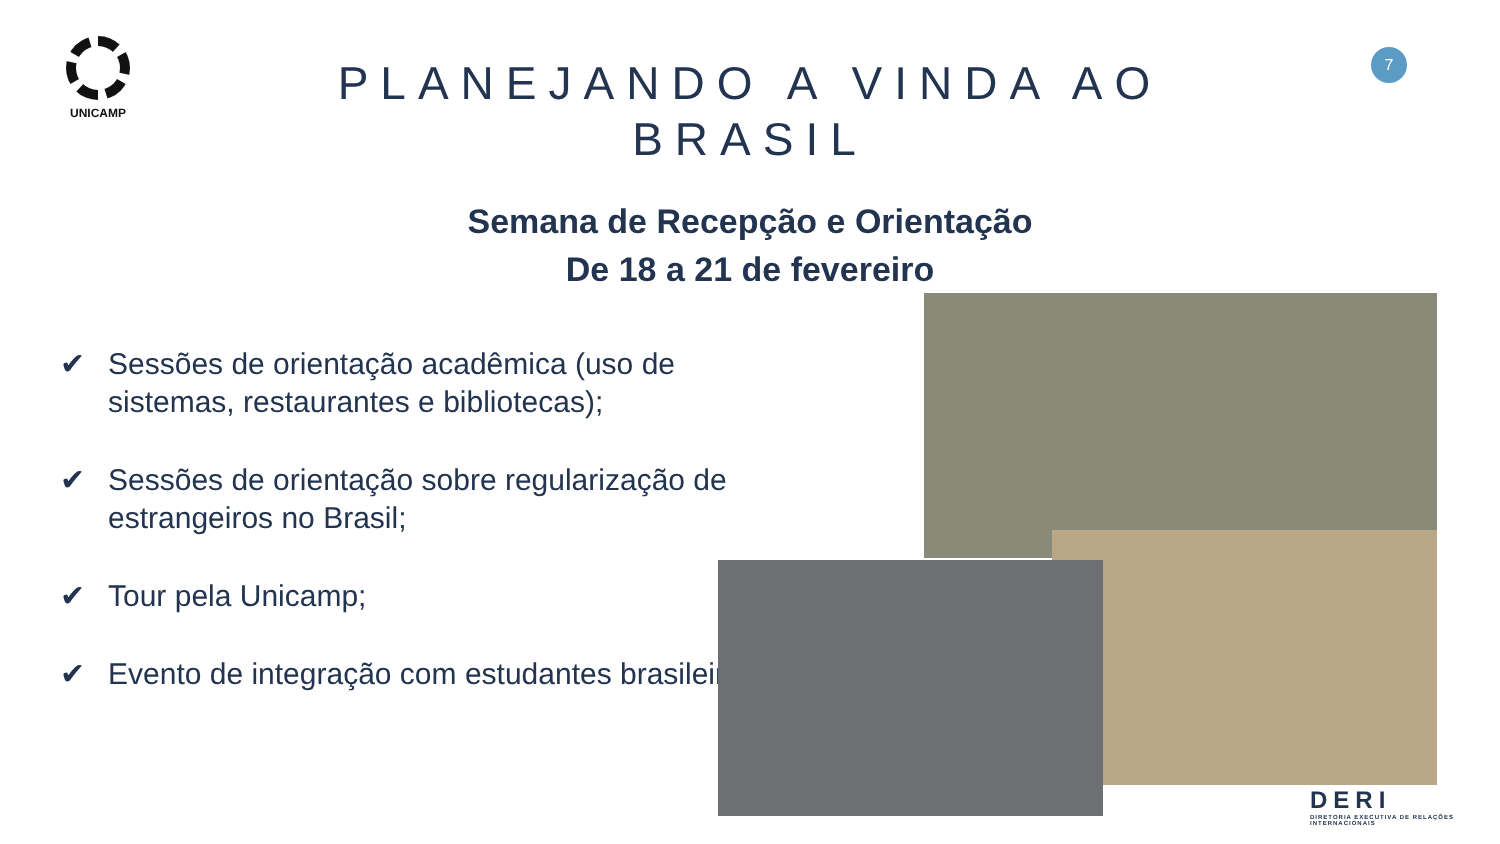UNICAMP
7
PLANEJANDO A VINDA AO
BRASIL
Semana de Recepção e Orientação
De 18 a 21 de fevereiro
✔ Sessões de orientação acadêmica (uso de sistemas, restaurantes e bibliotecas);
✔ Sessões de orientação sobre regularização de estrangeiros no Brasil;
✔ Tour pela Unicamp;
✔ Evento de integração com estudantes brasileiros.
DERI
DIRETORIA EXECUTIVA DE RELAÇÕES INTERNACIONAIS